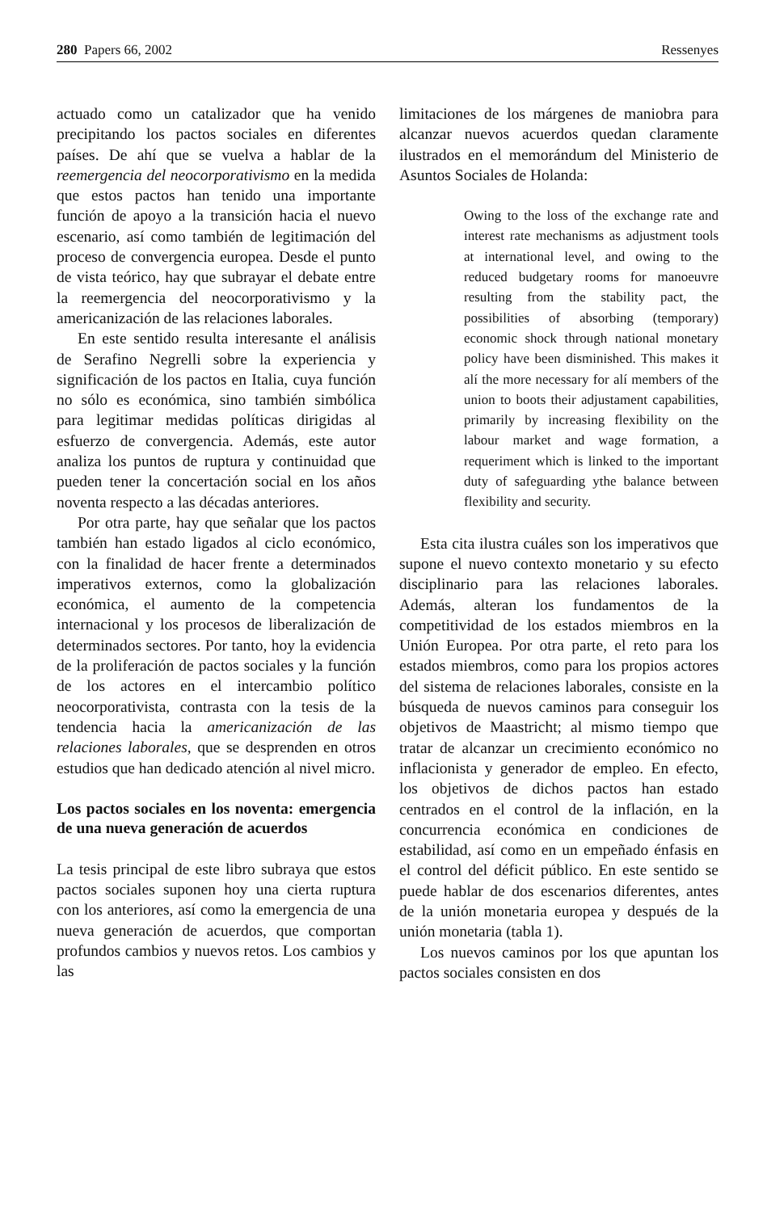280 Papers 66, 2002 Ressenyes
actuado como un catalizador que ha venido precipitando los pactos sociales en diferentes países. De ahí que se vuelva a hablar de la reemergencia del neocorporativismo en la medida que estos pactos han tenido una importante función de apoyo a la transición hacia el nuevo escenario, así como también de legitimación del proceso de convergencia europea. Desde el punto de vista teórico, hay que subrayar el debate entre la reemergencia del neocorporativismo y la americanización de las relaciones laborales.
En este sentido resulta interesante el análisis de Serafino Negrelli sobre la experiencia y significación de los pactos en Italia, cuya función no sólo es económica, sino también simbólica para legitimar medidas políticas dirigidas al esfuerzo de convergencia. Además, este autor analiza los puntos de ruptura y continuidad que pueden tener la concertación social en los años noventa respecto a las décadas anteriores.
Por otra parte, hay que señalar que los pactos también han estado ligados al ciclo económico, con la finalidad de hacer frente a determinados imperativos externos, como la globalización económica, el aumento de la competencia internacional y los procesos de liberalización de determinados sectores. Por tanto, hoy la evidencia de la proliferación de pactos sociales y la función de los actores en el intercambio político neocorporativista, contrasta con la tesis de la tendencia hacia la americanización de las relaciones laborales, que se desprenden en otros estudios que han dedicado atención al nivel micro.
Los pactos sociales en los noventa: emergencia de una nueva generación de acuerdos
La tesis principal de este libro subraya que estos pactos sociales suponen hoy una cierta ruptura con los anteriores, así como la emergencia de una nueva generación de acuerdos, que comportan profundos cambios y nuevos retos. Los cambios y las
limitaciones de los márgenes de maniobra para alcanzar nuevos acuerdos quedan claramente ilustrados en el memorándum del Ministerio de Asuntos Sociales de Holanda:
Owing to the loss of the exchange rate and interest rate mechanisms as adjustment tools at international level, and owing to the reduced budgetary rooms for manoeuvre resulting from the stability pact, the possibilities of absorbing (temporary) economic shock through national monetary policy have been disminished. This makes it alí the more necessary for alí members of the union to boots their adjustament capabilities, primarily by increasing flexibility on the labour market and wage formation, a requeriment which is linked to the important duty of safeguarding ythe balance between flexibility and security.
Esta cita ilustra cuáles son los imperativos que supone el nuevo contexto monetario y su efecto disciplinario para las relaciones laborales. Además, alteran los fundamentos de la competitividad de los estados miembros en la Unión Europea. Por otra parte, el reto para los estados miembros, como para los propios actores del sistema de relaciones laborales, consiste en la búsqueda de nuevos caminos para conseguir los objetivos de Maastricht; al mismo tiempo que tratar de alcanzar un crecimiento económico no inflacionista y generador de empleo. En efecto, los objetivos de dichos pactos han estado centrados en el control de la inflación, en la concurrencia económica en condiciones de estabilidad, así como en un empeñado énfasis en el control del déficit público. En este sentido se puede hablar de dos escenarios diferentes, antes de la unión monetaria europea y después de la unión monetaria (tabla 1).
Los nuevos caminos por los que apuntan los pactos sociales consisten en dos